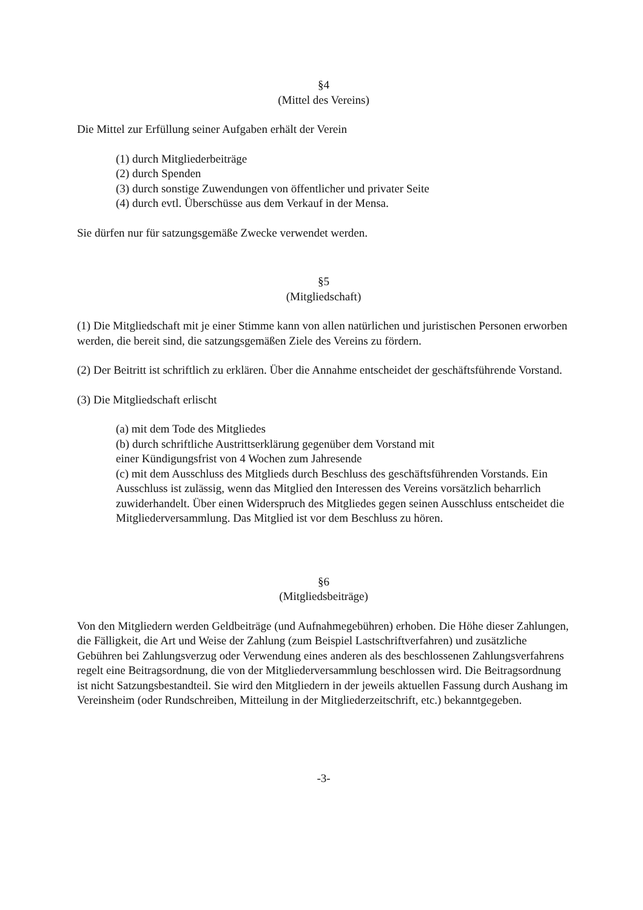§4
(Mittel des Vereins)
Die Mittel zur Erfüllung seiner Aufgaben erhält der Verein
(1) durch Mitgliederbeiträge
(2) durch Spenden
(3) durch sonstige Zuwendungen von öffentlicher und privater Seite
(4) durch evtl. Überschüsse aus dem Verkauf in der Mensa.
Sie dürfen nur für satzungsgemäße Zwecke verwendet werden.
§5
(Mitgliedschaft)
(1) Die Mitgliedschaft mit je einer Stimme kann von allen natürlichen und juristischen Personen erworben werden, die bereit sind, die satzungsgemäßen Ziele des Vereins zu fördern.
(2) Der Beitritt ist schriftlich zu erklären. Über die Annahme entscheidet der geschäftsführende Vorstand.
(3) Die Mitgliedschaft erlischt
(a) mit dem Tode des Mitgliedes
(b) durch schriftliche Austrittserklärung gegenüber dem Vorstand mit
einer Kündigungsfrist von 4 Wochen zum Jahresende
(c) mit dem Ausschluss des Mitglieds durch Beschluss des geschäftsführenden Vorstands. Ein Ausschluss ist zulässig, wenn das Mitglied den Interessen des Vereins vorsätzlich beharrlich zuwiderhandelt. Über einen Widerspruch des Mitgliedes gegen seinen Ausschluss entscheidet die Mitgliederversammlung. Das Mitglied ist vor dem Beschluss zu hören.
§6
(Mitgliedsbeiträge)
Von den Mitgliedern werden Geldbeiträge (und Aufnahmegebühren) erhoben. Die Höhe dieser Zahlungen, die Fälligkeit, die Art und Weise der Zahlung (zum Beispiel Lastschriftverfahren) und zusätzliche Gebühren bei Zahlungsverzug oder Verwendung eines anderen als des beschlossenen Zahlungsverfahrens regelt eine Beitragsordnung, die von der Mitgliederversammlung beschlossen wird. Die Beitragsordnung ist nicht Satzungsbestandteil. Sie wird den Mitgliedern in der jeweils aktuellen Fassung durch Aushang im Vereinsheim (oder Rundschreiben, Mitteilung in der Mitgliederzeitschrift, etc.) bekanntgegeben.
-3-